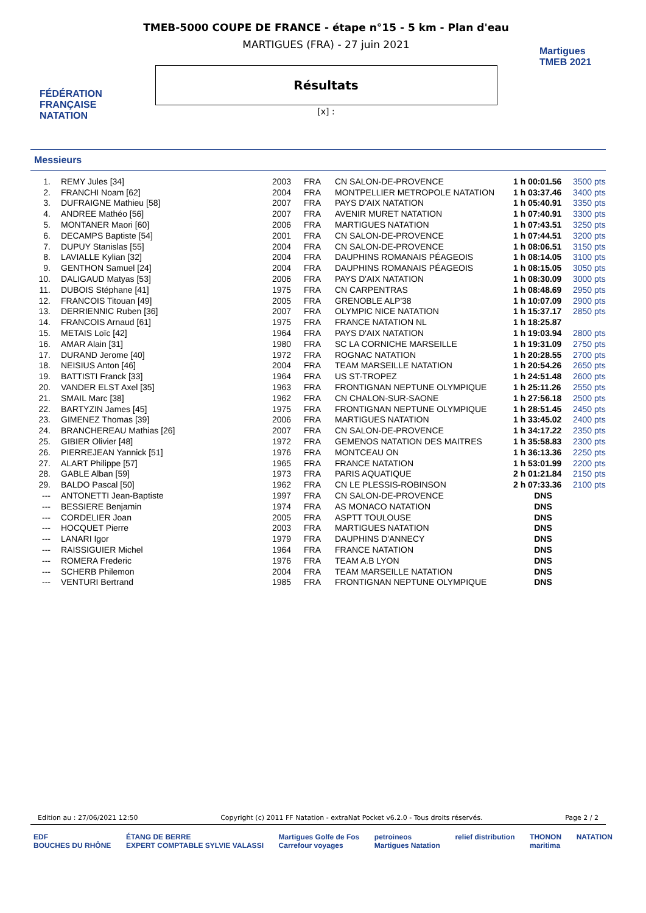FÉDÉRATION FRANÇAISE NATATION
TMEB-5000 COUPE DE FRANCE - étape n°15 - 5 km - Plan d'eau
MARTIGUES (FRA) - 27 juin 2021
Résultats
[x] :
Martigues
TMEB 2021
Messieurs
| 1. | REMY Jules [34] | 2003 | FRA | CN SALON-DE-PROVENCE | 1 h 00:01.56 | 3500 pts |
| 2. | FRANCHI Noam [62] | 2004 | FRA | MONTPELLIER METROPOLE NATATION | 1 h 03:37.46 | 3400 pts |
| 3. | DUFRAIGNE Mathieu [58] | 2007 | FRA | PAYS D'AIX NATATION | 1 h 05:40.91 | 3350 pts |
| 4. | ANDREE Mathéo [56] | 2007 | FRA | AVENIR MURET NATATION | 1 h 07:40.91 | 3300 pts |
| 5. | MONTANER Maori [60] | 2006 | FRA | MARTIGUES NATATION | 1 h 07:43.51 | 3250 pts |
| 6. | DECAMPS Baptiste [54] | 2001 | FRA | CN SALON-DE-PROVENCE | 1 h 07:44.51 | 3200 pts |
| 7. | DUPUY Stanislas [55] | 2004 | FRA | CN SALON-DE-PROVENCE | 1 h 08:06.51 | 3150 pts |
| 8. | LAVIALLE Kylian [32] | 2004 | FRA | DAUPHINS ROMANAIS PÉAGEOIS | 1 h 08:14.05 | 3100 pts |
| 9. | GENTHON Samuel [24] | 2004 | FRA | DAUPHINS ROMANAIS PÉAGEOIS | 1 h 08:15.05 | 3050 pts |
| 10. | DALIGAUD Matyas [53] | 2006 | FRA | PAYS D'AIX NATATION | 1 h 08:30.09 | 3000 pts |
| 11. | DUBOIS Stéphane [41] | 1975 | FRA | CN CARPENTRAS | 1 h 08:48.69 | 2950 pts |
| 12. | FRANCOIS Titouan [49] | 2005 | FRA | GRENOBLE ALP'38 | 1 h 10:07.09 | 2900 pts |
| 13. | DERRIENNIC Ruben [36] | 2007 | FRA | OLYMPIC NICE NATATION | 1 h 15:37.17 | 2850 pts |
| 14. | FRANCOIS Arnaud [61] | 1975 | FRA | FRANCE NATATION NL | 1 h 18:25.87 | |
| 15. | METAIS Loïc [42] | 1964 | FRA | PAYS D'AIX NATATION | 1 h 19:03.94 | 2800 pts |
| 16. | AMAR Alain [31] | 1980 | FRA | SC LA CORNICHE MARSEILLE | 1 h 19:31.09 | 2750 pts |
| 17. | DURAND Jerome [40] | 1972 | FRA | ROGNAC NATATION | 1 h 20:28.55 | 2700 pts |
| 18. | NEISIUS Anton [46] | 2004 | FRA | TEAM MARSEILLE NATATION | 1 h 20:54.26 | 2650 pts |
| 19. | BATTISTI Franck [33] | 1964 | FRA | US ST-TROPEZ | 1 h 24:51.48 | 2600 pts |
| 20. | VANDER ELST Axel [35] | 1963 | FRA | FRONTIGNAN NEPTUNE OLYMPIQUE | 1 h 25:11.26 | 2550 pts |
| 21. | SMAIL Marc [38] | 1962 | FRA | CN CHALON-SUR-SAONE | 1 h 27:56.18 | 2500 pts |
| 22. | BARTYZIN James [45] | 1975 | FRA | FRONTIGNAN NEPTUNE OLYMPIQUE | 1 h 28:51.45 | 2450 pts |
| 23. | GIMENEZ Thomas [39] | 2006 | FRA | MARTIGUES NATATION | 1 h 33:45.02 | 2400 pts |
| 24. | BRANCHEREAU Mathias [26] | 2007 | FRA | CN SALON-DE-PROVENCE | 1 h 34:17.22 | 2350 pts |
| 25. | GIBIER Olivier [48] | 1972 | FRA | GEMENOS NATATION DES MAITRES | 1 h 35:58.83 | 2300 pts |
| 26. | PIERREJEAN Yannick [51] | 1976 | FRA | MONTCEAU ON | 1 h 36:13.36 | 2250 pts |
| 27. | ALART Philippe [57] | 1965 | FRA | FRANCE NATATION | 1 h 53:01.99 | 2200 pts |
| 28. | GABLE Alban [59] | 1973 | FRA | PARIS AQUATIQUE | 2 h 01:21.84 | 2150 pts |
| 29. | BALDO Pascal [50] | 1962 | FRA | CN LE PLESSIS-ROBINSON | 2 h 07:33.36 | 2100 pts |
| --- | ANTONETTI Jean-Baptiste | 1997 | FRA | CN SALON-DE-PROVENCE | DNS | |
| --- | BESSIERE Benjamin | 1974 | FRA | AS MONACO NATATION | DNS | |
| --- | CORDELIER Joan | 2005 | FRA | ASPTT TOULOUSE | DNS | |
| --- | HOCQUET Pierre | 2003 | FRA | MARTIGUES NATATION | DNS | |
| --- | LANARI Igor | 1979 | FRA | DAUPHINS D'ANNECY | DNS | |
| --- | RAISSIGUIER Michel | 1964 | FRA | FRANCE NATATION | DNS | |
| --- | ROMERA Frederic | 1976 | FRA | TEAM A.B LYON | DNS | |
| --- | SCHERB Philemon | 2004 | FRA | TEAM MARSEILLE NATATION | DNS | |
| --- | VENTURI Bertrand | 1985 | FRA | FRONTIGNAN NEPTUNE OLYMPIQUE | DNS | |
Edition au : 27/06/2021 12:50 Copyright (c) 2011 FF Natation - extraNat Pocket v6.2.0 - Tous droits réservés. Page 2 / 2
EDF
BOUCHES DU RHÔNE ÉTANG DE BERRE
EXPERT COMPTABLE SYLVIE VALASSI Martigues Golfe de Fos
Carrefour voyages petroineos
Martigues Natation relief distribution THONON
maritima NATATION